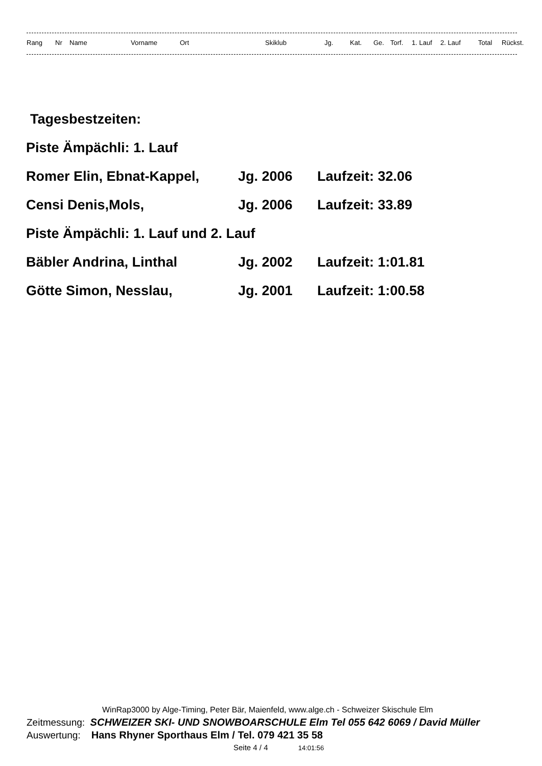| Rang | Nr | Name | Vorname | Ort | Skiklub | Jg. | Kat. | Ge. | Torf. | 1. Lauf | 2. Lauf | Total | Rückst. |
| --- | --- | --- | --- | --- | --- | --- | --- | --- | --- | --- | --- | --- | --- |
Tagesbestzeiten:
Piste Ämpächli: 1. Lauf
Romer Elin, Ebnat-Kappel, Jg. 2006 Laufzeit: 32.06
Censi Denis,Mols, Jg. 2006 Laufzeit: 33.89
Piste Ämpächli: 1. Lauf und 2. Lauf
Bäbler Andrina, Linthal Jg. 2002 Laufzeit: 1:01.81
Götte Simon, Nesslau, Jg. 2001 Laufzeit: 1:00.58
WinRap3000 by Alge-Timing, Peter Bär, Maienfeld, www.alge.ch - Schweizer Skischule Elm
Zeitmessung: SCHWEIZER SKI- UND SNOWBOARSCHULE Elm Tel 055 642 6069 / David Müller
Auswertung: Hans Rhyner Sporthaus Elm / Tel. 079 421 35 58
Seite 4 / 4 14:01:56